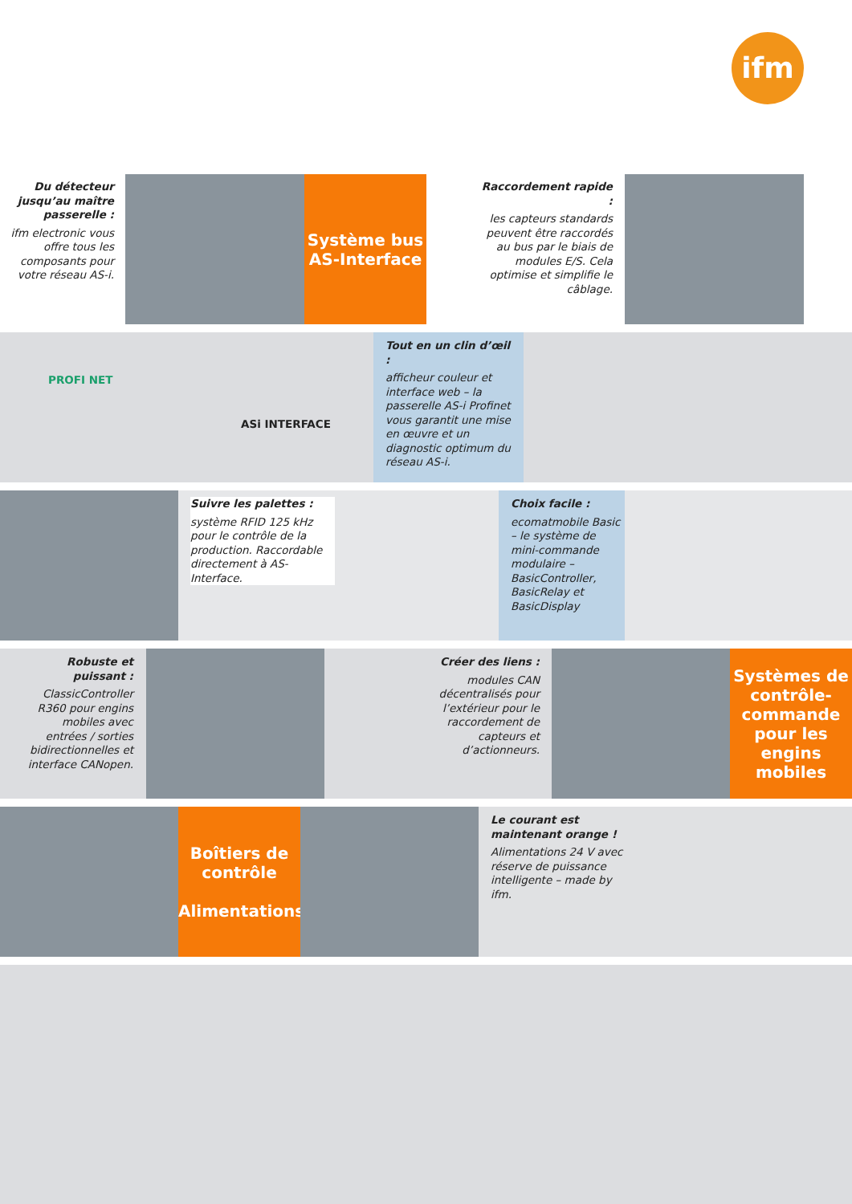ifm
Du détecteur jusqu’au maître passerelle :
ifm electronic vous offre tous les composants pour votre réseau AS-i.
Système bus
AS-Interface
Raccordement rapide :
les capteurs standards peuvent être raccordés au bus par le biais de modules E/S. Cela optimise et simplifie le câblage.
Tout en un clin d’œil :
afficheur couleur et interface web – la passerelle AS-i Profinet vous garantit une mise en œuvre et un diagnostic optimum du réseau AS-i.
PROFI NET
ASi INTERFACE
Suivre les palettes :
système RFID 125 kHz pour le contrôle de la production. Raccordable directement à AS-Interface.
Choix facile :
ecomatmobile Basic – le système de mini-commande modulaire – BasicController, BasicRelay et BasicDisplay
Robuste et puissant :
ClassicController R360 pour engins mobiles avec entrées / sorties bidirectionnelles et interface CANopen.
Créer des liens :
modules CAN décentralisés pour l’extérieur pour le raccordement de capteurs et d’actionneurs.
Systèmes de contrôle-commande pour les engins mobiles
Boîtiers de contrôle
Alimentations
Le courant est maintenant orange !
Alimentations 24 V avec réserve de puissance intelligente – made by ifm.